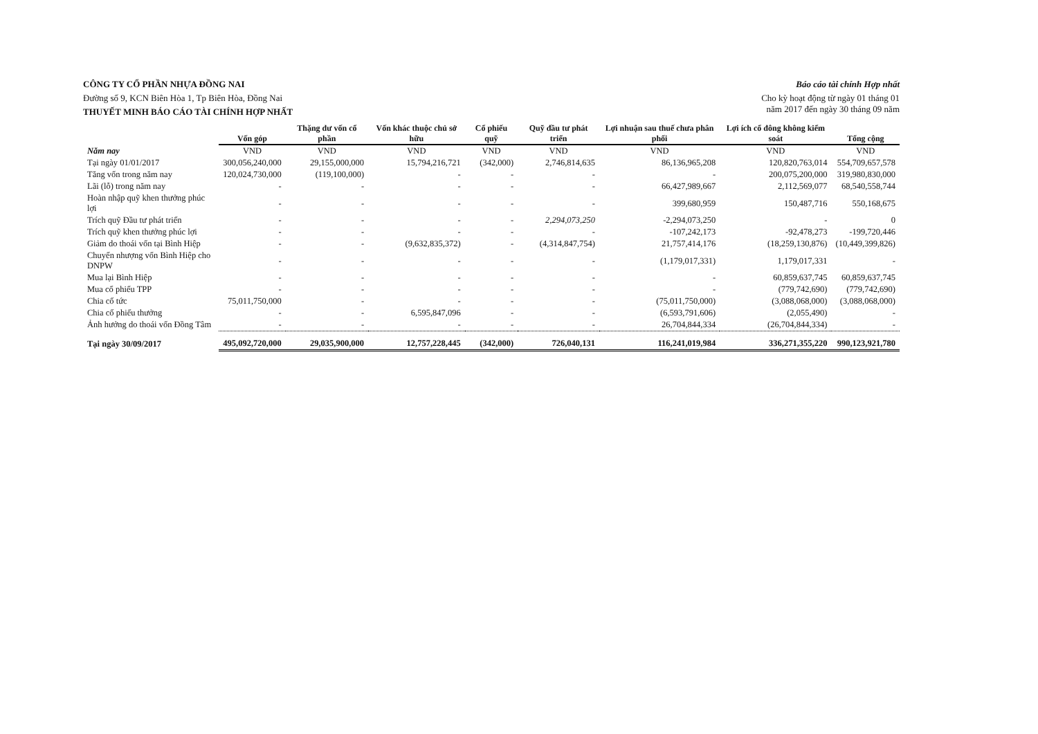CÔNG TY CỔ PHẦN NHỰA ĐỒNG NAI
Đường số 9, KCN Biên Hòa 1, Tp Biên Hòa, Đồng Nai
THUYẾT MINH BÁO CÁO TÀI CHÍNH HỢP NHẤT
Báo cáo tài chính Hợp nhất
Cho kỳ hoạt động từ ngày 01 tháng 01
năm 2017 đến ngày 30 tháng 09 năm
| | Vốn góp | Thặng dư vốn cổ phần | Vốn khác thuộc chủ sở hữu | Cổ phiếu quỹ | Quỹ đầu tư phát triển | Lợi nhuận sau thuế chưa phân phối | Lợi ích cổ đông không kiểm soát | Tổng cộng |
| --- | --- | --- | --- | --- | --- | --- | --- | --- |
| Năm nay | VND | VND | VND | VND | VND | VND | VND | VND |
| Tại ngày 01/01/2017 | 300,056,240,000 | 29,155,000,000 | 15,794,216,721 | (342,000) | 2,746,814,635 | 86,136,965,208 | 120,820,763,014 | 554,709,657,578 |
| Tăng vốn trong năm nay | 120,024,730,000 | (119,100,000) | - | - | - | - | 200,075,200,000 | 319,980,830,000 |
| Lãi (lỗ) trong năm nay | - | - | - | - | - | 66,427,989,667 | 2,112,569,077 | 68,540,558,744 |
| Hoàn nhập quỹ khen thưởng phúc lợi | - | - | - | - | - | 399,680,959 | 150,487,716 | 550,168,675 |
| Trích quỹ Đầu tư phát triển | - | - | - | - | 2,294,073,250 | -2,294,073,250 | - | 0 |
| Trích quỹ khen thưởng phúc lợi | - | - | - | - | - | -107,242,173 | -92,478,273 | -199,720,446 |
| Giảm do thoái vốn tại Bình Hiệp | - | - | (9,632,835,372) | - | (4,314,847,754) | 21,757,414,176 | (18,259,130,876) | (10,449,399,826) |
| Chuyển nhượng vốn Bình Hiệp cho DNPW | - | - | - | - | - | (1,179,017,331) | 1,179,017,331 | - |
| Mua lại Bình Hiệp | - | - | - | - | - | - | 60,859,637,745 | 60,859,637,745 |
| Mua cổ phiếu TPP | - | - | - | - | - | - | (779,742,690) | (779,742,690) |
| Chia cổ tức | 75,011,750,000 | - | - | - | - | (75,011,750,000) | (3,088,068,000) | (3,088,068,000) |
| Chia cổ phiếu thưởng | - | - | 6,595,847,096 | - | - | (6,593,791,606) | (2,055,490) | - |
| Ảnh hưởng do thoái vốn Đồng Tâm | - | - | - | - | - | 26,704,844,334 | (26,704,844,334) | - |
| Tại ngày 30/09/2017 | 495,092,720,000 | 29,035,900,000 | 12,757,228,445 | (342,000) | 726,040,131 | 116,241,019,984 | 336,271,355,220 | 990,123,921,780 |